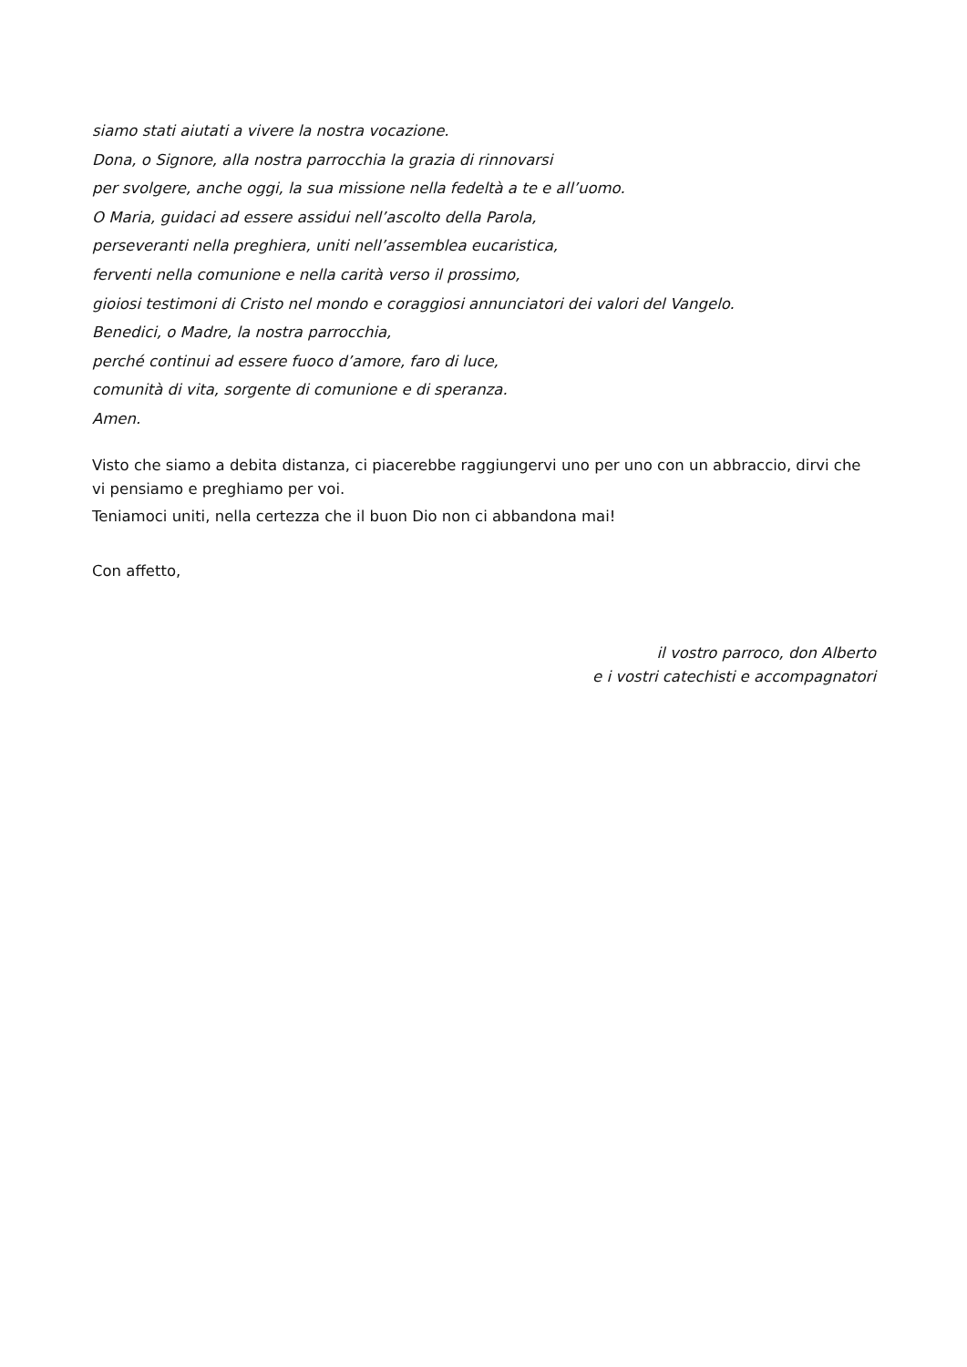siamo stati aiutati a vivere la nostra vocazione.
Dona, o Signore, alla nostra parrocchia la grazia di rinnovarsi
per svolgere, anche oggi, la sua missione nella fedeltà a te e all’uomo.
O Maria, guidaci ad essere assidui nell’ascolto della Parola,
perseveranti nella preghiera, uniti nell’assemblea eucaristica,
ferventi nella comunione e nella carità verso il prossimo,
gioiosi testimoni di Cristo nel mondo e coraggiosi annunciatori dei valori del Vangelo.
Benedici, o Madre, la nostra parrocchia,
perché continui ad essere fuoco d’amore, faro di luce,
comunità di vita, sorgente di comunione e di speranza.
Amen.
Visto che siamo a debita distanza, ci piacerebbe raggiungervi uno per uno con un abbraccio, dirvi che vi pensiamo e preghiamo per voi.
Teniamoci uniti, nella certezza che il buon Dio non ci abbandona mai!
Con affetto,
il vostro parroco, don Alberto
e i vostri catechisti e accompagnatori